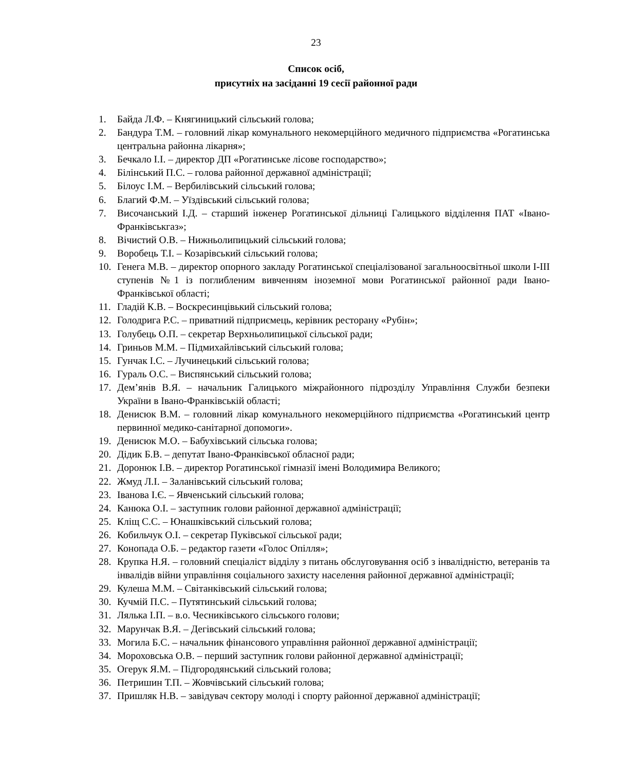23
Список осіб,
присутніх на засіданні 19 сесії районної ради
1. Байда Л.Ф. – Княгиницький сільський голова;
2. Бандура Т.М. – головний лікар комунального некомерційного медичного підприємства «Рогатинська центральна районна лікарня»;
3. Бечкало І.І. – директор ДП «Рогатинське лісове господарство»;
4. Білінський П.С. – голова районної державної адміністрації;
5. Білоус І.М. – Вербилівський сільський голова;
6. Благий Ф.М. – Уїздівський сільський голова;
7. Височанський І.Д. – старший інженер Рогатинської дільниці Галицького відділення ПАТ «Івано-Франківськгаз»;
8. Вічистий О.В. – Нижньолипицький сільський голова;
9. Воробець Т.І. – Козарівський сільський голова;
10. Генега М.В. – директор опорного закладу Рогатинської спеціалізованої загальноосвітньої школи І-ІІІ ступенів №1 із поглибленим вивченням іноземної мови Рогатинської районної ради Івано-Франківської області;
11. Гладій К.В. – Воскресинцівький сільський голова;
12. Голодрига Р.С. – приватний підприємець, керівник ресторану «Рубін»;
13. Голубець О.П. – секретар Верхньолипицької сільської ради;
14. Гриньов М.М. – Підмихайлівський сільський голова;
15. Гунчак І.С. – Лучинецький сільський голова;
16. Гураль О.С. – Виспянський сільський голова;
17. Дем’янів В.Я. – начальник Галицького міжрайонного підрозділу Управління Служби безпеки України в Івано-Франківській області;
18. Денисюк В.М. – головний лікар комунального некомерційного підприємства «Рогатинський центр первинної медико-санітарної допомоги».
19. Денисюк М.О. – Бабухівський сільська голова;
20. Дідик Б.В. – депутат Івано-Франківської обласної ради;
21. Доронюк І.В. – директор Рогатинської гімназії імені Володимира Великого;
22. Жмуд Л.І. – Заланівський сільський голова;
23. Іванова І.Є. – Явченський сільський голова;
24. Канюка О.І. – заступник голови районної державної адміністрації;
25. Кліщ С.С. – Юнашківський сільський голова;
26. Кобильчук О.І. – секретар Пуківської сільської ради;
27. Конопада О.Б. – редактор газети «Голос Опілля»;
28. Крупка Н.Я. – головний спеціаліст відділу з питань обслуговування осіб з інвалідністю, ветеранів та інвалідів війни управління соціального захисту населення районної державної адміністрації;
29. Кулеша М.М. – Світанківський сільський голова;
30. Кучмій П.С. – Путятинський сільський голова;
31. Лялька І.П. – в.о. Чесниківського сільського голови;
32. Марунчак В.Я. – Дегівський сільський голова;
33. Могила Б.С. – начальник фінансового управління районної державної адміністрації;
34. Мороховська О.В. – перший заступник голови районної державної адміністрації;
35. Огерук Я.М. – Підгородянський сільський голова;
36. Петришин Т.П. – Жовчівський сільський голова;
37. Пришляк Н.В. – завідувач сектору молоді і спорту районної державної адміністрації;